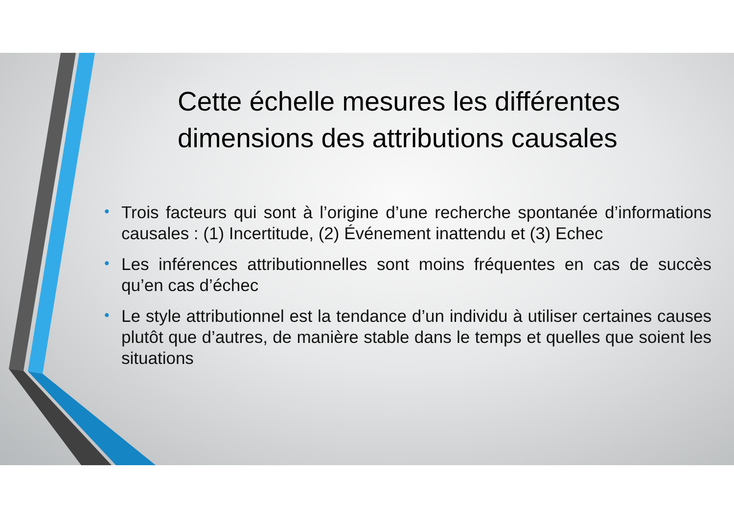Cette échelle mesures les différentes dimensions des attributions causales
• Trois facteurs qui sont à l’origine d’une recherche spontanée d’informations causales : (1) Incertitude, (2) Événement inattendu et (3) Echec
• Les inférences attributionnelles sont moins fréquentes en cas de succès qu’en cas d’échec
• Le style attributionnel est la tendance d’un individu à utiliser certaines causes plutôt que d’autres, de manière stable dans le temps et quelles que soient les situations